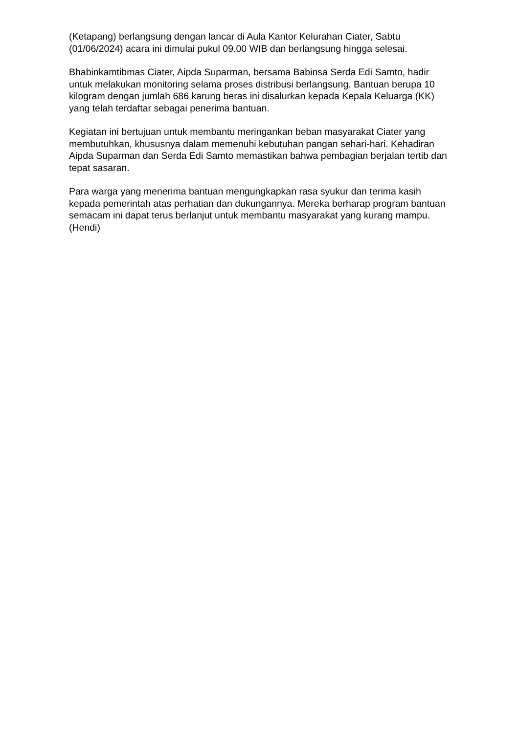(Ketapang) berlangsung dengan lancar di Aula Kantor Kelurahan Ciater, Sabtu (01/06/2024) acara ini dimulai pukul 09.00 WIB dan berlangsung hingga selesai.
Bhabinkamtibmas Ciater, Aipda Suparman, bersama Babinsa Serda Edi Samto, hadir untuk melakukan monitoring selama proses distribusi berlangsung. Bantuan berupa 10 kilogram dengan jumlah 686 karung beras ini disalurkan kepada Kepala Keluarga (KK) yang telah terdaftar sebagai penerima bantuan.
Kegiatan ini bertujuan untuk membantu meringankan beban masyarakat Ciater yang membutuhkan, khususnya dalam memenuhi kebutuhan pangan sehari-hari. Kehadiran Aipda Suparman dan Serda Edi Samto memastikan bahwa pembagian berjalan tertib dan tepat sasaran.
Para warga yang menerima bantuan mengungkapkan rasa syukur dan terima kasih kepada pemerintah atas perhatian dan dukungannya. Mereka berharap program bantuan semacam ini dapat terus berlanjut untuk membantu masyarakat yang kurang mampu. (Hendi)